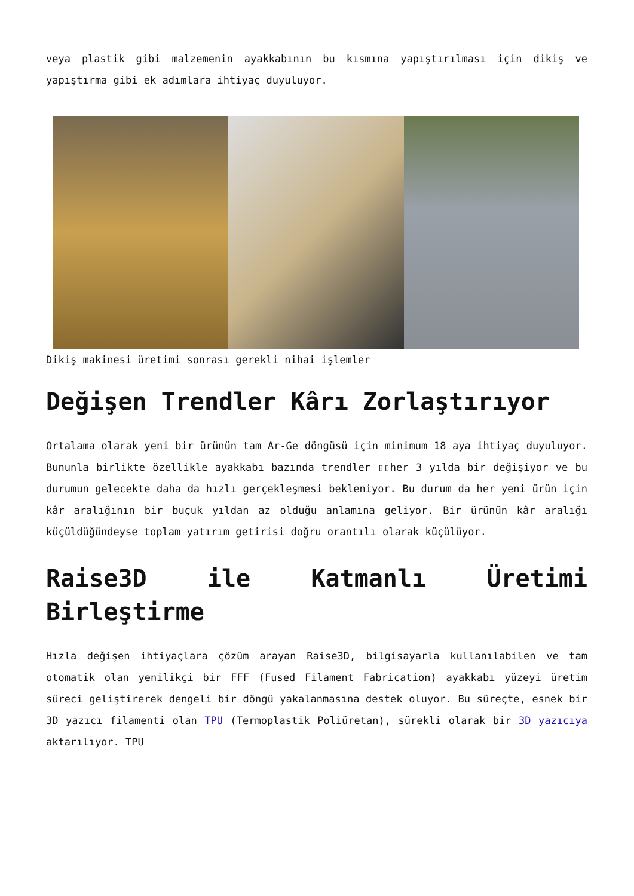veya plastik gibi malzemenin ayakkabının bu kısmına yapıştırılması için dikiş ve yapıştırma gibi ek adımlara ihtiyaç duyuluyor.
Dikiş makinesi üretimi sonrası gerekli nihai işlemler
Değişen Trendler Kârı Zorlaştırıyor
Ortalama olarak yeni bir ürünün tam Ar-Ge döngüsü için minimum 18 aya ihtiyaç duyuluyor. Bununla birlikte özellikle ayakkabı bazında trendler ▯▯her 3 yılda bir değişiyor ve bu durumun gelecekte daha da hızlı gerçekleşmesi bekleniyor. Bu durum da her yeni ürün için kâr aralığının bir buçuk yıldan az olduğu anlamına geliyor. Bir ürünün kâr aralığı küçüldüğündeyse toplam yatırım getirisi doğru orantılı olarak küçülüyor.
Raise3D ile Katmanlı Üretimi Birleştirme
Hızla değişen ihtiyaçlara çözüm arayan Raise3D, bilgisayarla kullanılabilen ve tam otomatik olan yenilikçi bir FFF (Fused Filament Fabrication) ayakkabı yüzeyi üretim süreci geliştirerek dengeli bir döngü yakalanmasına destek oluyor. Bu süreçte, esnek bir 3D yazıcı filamenti olan TPU (Termoplastik Poliüretan), sürekli olarak bir 3D yazıcıya aktarılıyor. TPU